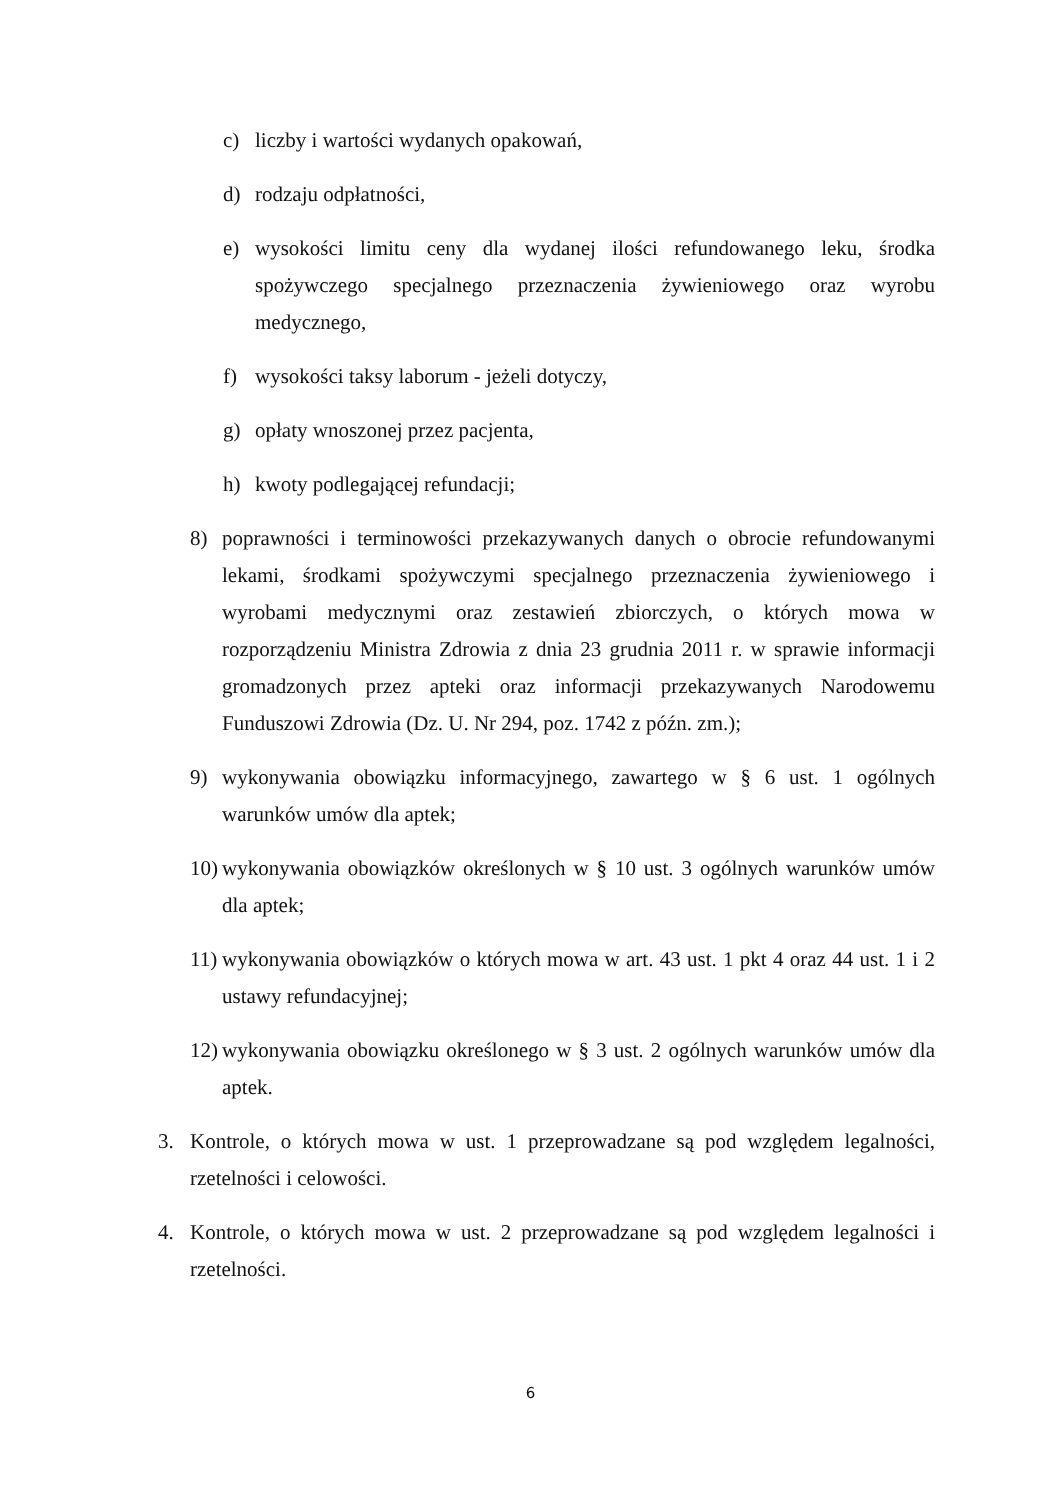c) liczby i wartości wydanych opakowań,
d) rodzaju odpłatności,
e) wysokości limitu ceny dla wydanej ilości refundowanego leku, środka spożywczego specjalnego przeznaczenia żywieniowego oraz wyrobu medycznego,
f) wysokości taksy laborum - jeżeli dotyczy,
g) opłaty wnoszonej przez pacjenta,
h) kwoty podlegającej refundacji;
8) poprawności i terminowości przekazywanych danych o obrocie refundowanymi lekami, środkami spożywczymi specjalnego przeznaczenia żywieniowego i wyrobami medycznymi oraz zestawień zbiorczych, o których mowa w rozporządzeniu Ministra Zdrowia z dnia 23 grudnia 2011 r. w sprawie informacji gromadzonych przez apteki oraz informacji przekazywanych Narodowemu Funduszowi Zdrowia (Dz. U. Nr 294, poz. 1742 z późn. zm.);
9) wykonywania obowiązku informacyjnego, zawartego w § 6 ust. 1 ogólnych warunków umów dla aptek;
10) wykonywania obowiązków określonych w § 10 ust. 3 ogólnych warunków umów dla aptek;
11) wykonywania obowiązków o których mowa w art. 43 ust. 1 pkt 4 oraz 44 ust. 1 i 2 ustawy refundacyjnej;
12) wykonywania obowiązku określonego w § 3 ust. 2 ogólnych warunków umów dla aptek.
3. Kontrole, o których mowa w ust. 1 przeprowadzane są pod względem legalności, rzetelności i celowości.
4. Kontrole, o których mowa w ust. 2 przeprowadzane są pod względem legalności i rzetelności.
6